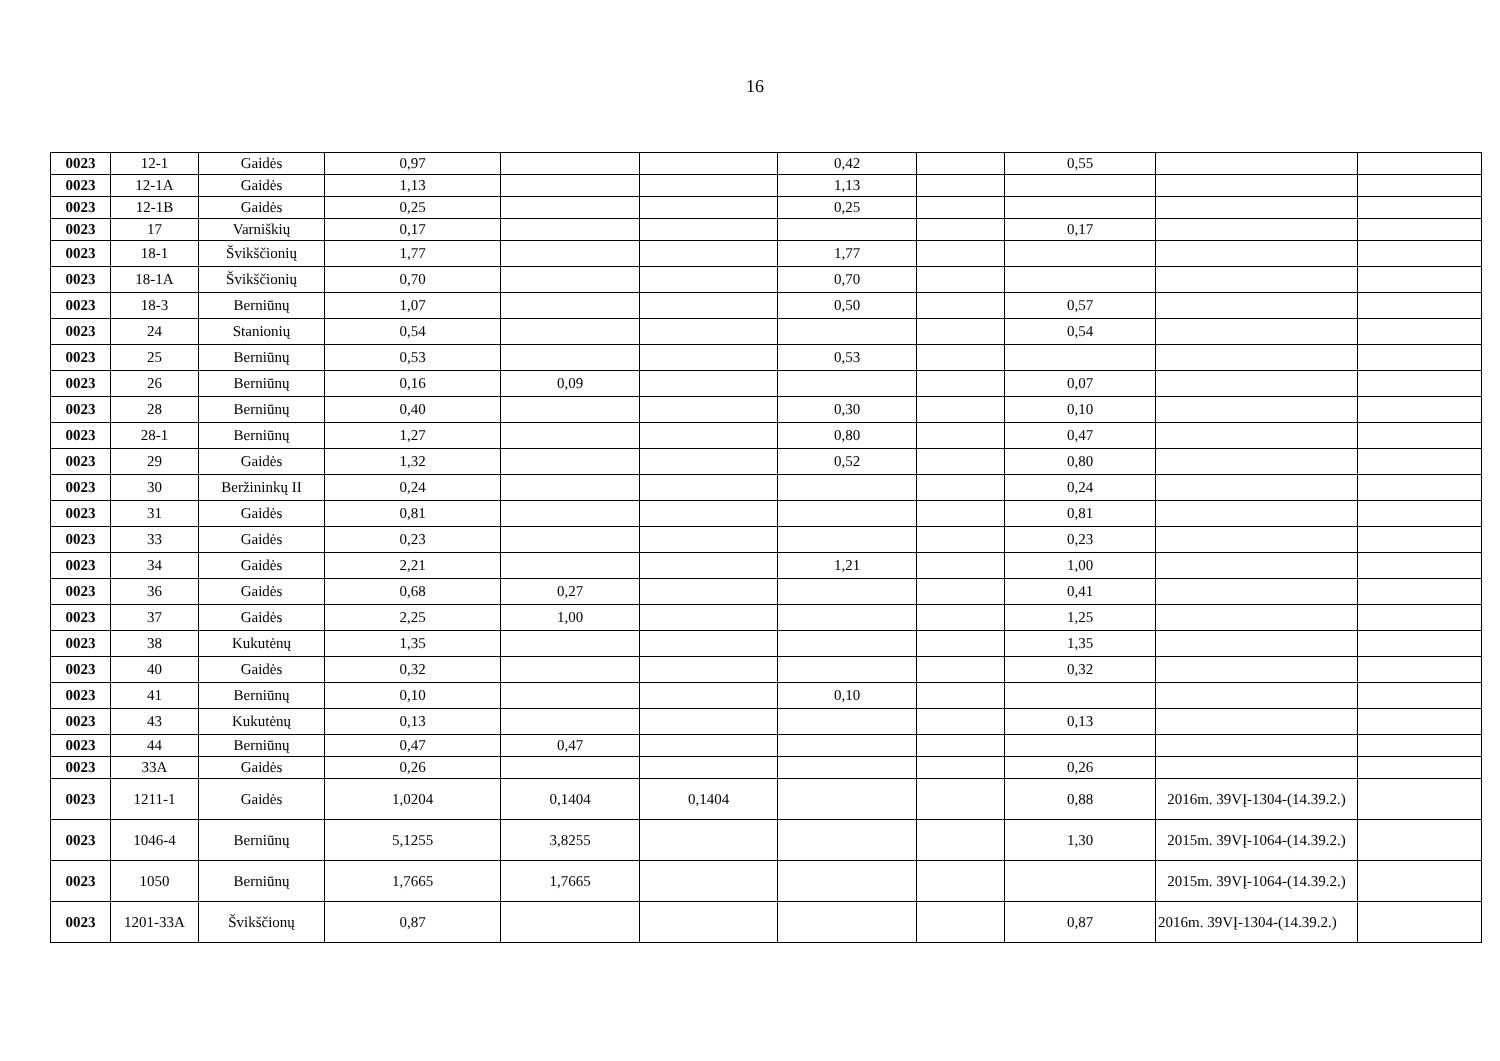16
| 0023 | 12-1 | Gaidės | 0,97 | | | 0,42 | | 0,55 | | |
| 0023 | 12-1A | Gaidės | 1,13 | | | 1,13 | | | | |
| 0023 | 12-1B | Gaidės | 0,25 | | | 0,25 | | | | |
| 0023 | 17 | Varniškių | 0,17 | | | | | 0,17 | | |
| 0023 | 18-1 | Švikščionių | 1,77 | | | 1,77 | | | | |
| 0023 | 18-1A | Švikščionių | 0,70 | | | 0,70 | | | | |
| 0023 | 18-3 | Berniūnų | 1,07 | | | 0,50 | | 0,57 | | |
| 0023 | 24 | Stanionių | 0,54 | | | | | 0,54 | | |
| 0023 | 25 | Berniūnų | 0,53 | | | 0,53 | | | | |
| 0023 | 26 | Berniūnų | 0,16 | 0,09 | | | | 0,07 | | |
| 0023 | 28 | Berniūnų | 0,40 | | | 0,30 | | 0,10 | | |
| 0023 | 28-1 | Berniūnų | 1,27 | | | 0,80 | | 0,47 | | |
| 0023 | 29 | Gaidės | 1,32 | | | 0,52 | | 0,80 | | |
| 0023 | 30 | Beržininkų II | 0,24 | | | | | 0,24 | | |
| 0023 | 31 | Gaidės | 0,81 | | | | | 0,81 | | |
| 0023 | 33 | Gaidės | 0,23 | | | | | 0,23 | | |
| 0023 | 34 | Gaidės | 2,21 | | | 1,21 | | 1,00 | | |
| 0023 | 36 | Gaidės | 0,68 | 0,27 | | | | 0,41 | | |
| 0023 | 37 | Gaidės | 2,25 | 1,00 | | | | 1,25 | | |
| 0023 | 38 | Kukutėnų | 1,35 | | | | | 1,35 | | |
| 0023 | 40 | Gaidės | 0,32 | | | | | 0,32 | | |
| 0023 | 41 | Berniūnų | 0,10 | | | 0,10 | | | | |
| 0023 | 43 | Kukutėnų | 0,13 | | | | | 0,13 | | |
| 0023 | 44 | Berniūnų | 0,47 | 0,47 | | | | | | |
| 0023 | 33A | Gaidės | 0,26 | | | | | 0,26 | | |
| 0023 | 1211-1 | Gaidės | 1,0204 | 0,1404 | 0,1404 | | | 0,88 | 2016m. 39VĮ-1304-(14.39.2.) | |
| 0023 | 1046-4 | Berniūnų | 5,1255 | 3,8255 | | | | 1,30 | 2015m. 39VĮ-1064-(14.39.2.) | |
| 0023 | 1050 | Berniūnų | 1,7665 | 1,7665 | | | | | 2015m. 39VĮ-1064-(14.39.2.) | |
| 0023 | 1201-33A | Švikščionų | 0,87 | | | | | 0,87 | 2016m. 39VĮ-1304-(14.39.2.) | |